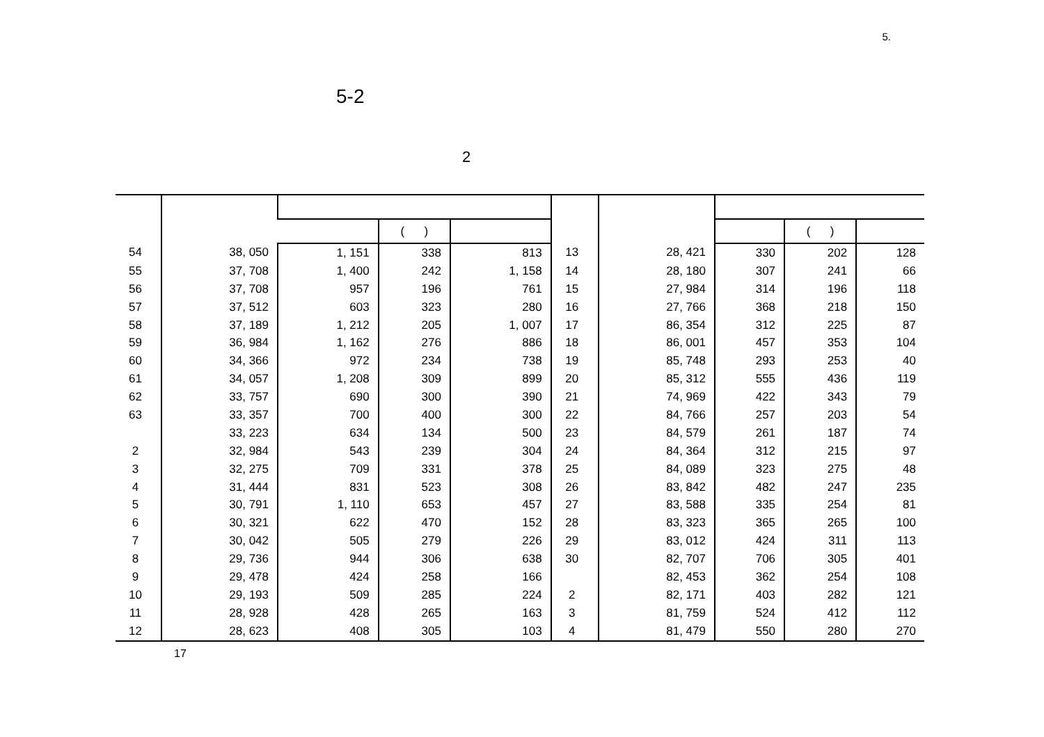5.
5-2
2
| | | | ( ) | | | | | ( ) | |
| --- | --- | --- | --- | --- | --- | --- | --- | --- | --- |
| 54 | 38, 050 | 1, 151 | 338 | 813 | 13 | 28, 421 | 330 | 202 | 128 |
| 55 | 37, 708 | 1, 400 | 242 | 1, 158 | 14 | 28, 180 | 307 | 241 | 66 |
| 56 | 37, 708 | 957 | 196 | 761 | 15 | 27, 984 | 314 | 196 | 118 |
| 57 | 37, 512 | 603 | 323 | 280 | 16 | 27, 766 | 368 | 218 | 150 |
| 58 | 37, 189 | 1, 212 | 205 | 1, 007 | 17 | 86, 354 | 312 | 225 | 87 |
| 59 | 36, 984 | 1, 162 | 276 | 886 | 18 | 86, 001 | 457 | 353 | 104 |
| 60 | 34, 366 | 972 | 234 | 738 | 19 | 85, 748 | 293 | 253 | 40 |
| 61 | 34, 057 | 1, 208 | 309 | 899 | 20 | 85, 312 | 555 | 436 | 119 |
| 62 | 33, 757 | 690 | 300 | 390 | 21 | 74, 969 | 422 | 343 | 79 |
| 63 | 33, 357 | 700 | 400 | 300 | 22 | 84, 766 | 257 | 203 | 54 |
| | 33, 223 | 634 | 134 | 500 | 23 | 84, 579 | 261 | 187 | 74 |
| 2 | 32, 984 | 543 | 239 | 304 | 24 | 84, 364 | 312 | 215 | 97 |
| 3 | 32, 275 | 709 | 331 | 378 | 25 | 84, 089 | 323 | 275 | 48 |
| 4 | 31, 444 | 831 | 523 | 308 | 26 | 83, 842 | 482 | 247 | 235 |
| 5 | 30, 791 | 1, 110 | 653 | 457 | 27 | 83, 588 | 335 | 254 | 81 |
| 6 | 30, 321 | 622 | 470 | 152 | 28 | 83, 323 | 365 | 265 | 100 |
| 7 | 30, 042 | 505 | 279 | 226 | 29 | 83, 012 | 424 | 311 | 113 |
| 8 | 29, 736 | 944 | 306 | 638 | 30 | 82, 707 | 706 | 305 | 401 |
| 9 | 29, 478 | 424 | 258 | 166 | | 82, 453 | 362 | 254 | 108 |
| 10 | 29, 193 | 509 | 285 | 224 | 2 | 82, 171 | 403 | 282 | 121 |
| 11 | 28, 928 | 428 | 265 | 163 | 3 | 81, 759 | 524 | 412 | 112 |
| 12 | 28, 623 | 408 | 305 | 103 | 4 | 81, 479 | 550 | 280 | 270 |
17